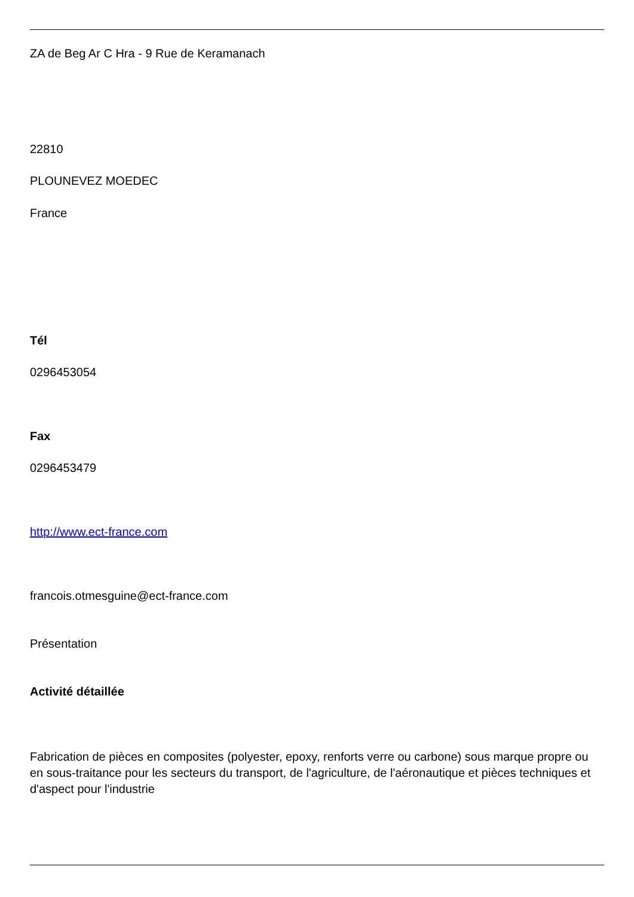ZA de Beg Ar C Hra - 9 Rue de Keramanach
22810
PLOUNEVEZ MOEDEC
France
Tél
0296453054
Fax
0296453479
http://www.ect-france.com
francois.otmesguine@ect-france.com
Présentation
Activité détaillée
Fabrication de pièces en composites (polyester, epoxy, renforts verre ou carbone) sous marque propre ou en sous-traitance pour les secteurs du transport, de l'agriculture, de l'aéronautique et pièces techniques et d'aspect pour l'industrie